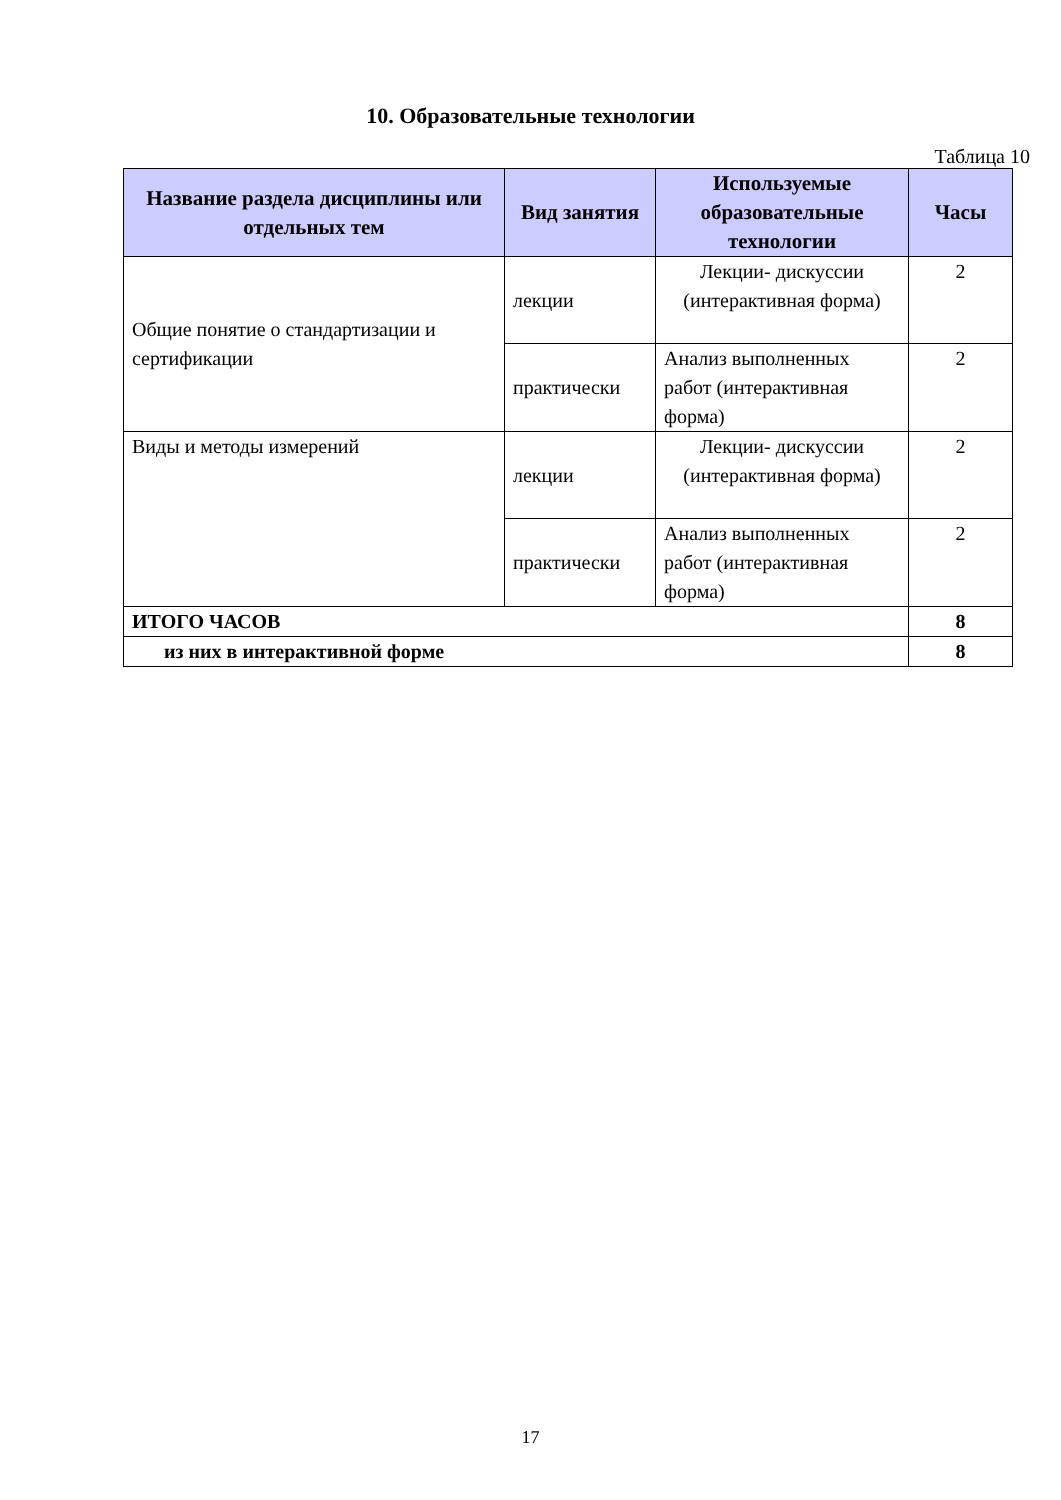10. Образовательные технологии
Таблица 10
| Название раздела дисциплины или отдельных тем | Вид занятия | Используемые образовательные технологии | Часы |
| --- | --- | --- | --- |
| Общие понятие о стандартизации и сертификации | лекции | Лекции- дискуссии (интерактивная форма) | 2 |
| | практически | Анализ выполненных работ (интерактивная форма) | 2 |
| Виды и методы измерений | лекции | Лекции- дискуссии (интерактивная форма) | 2 |
| | практически | Анализ выполненных работ (интерактивная форма) | 2 |
| ИТОГО ЧАСОВ | | | 8 |
| из них в интерактивной форме | | | 8 |
17